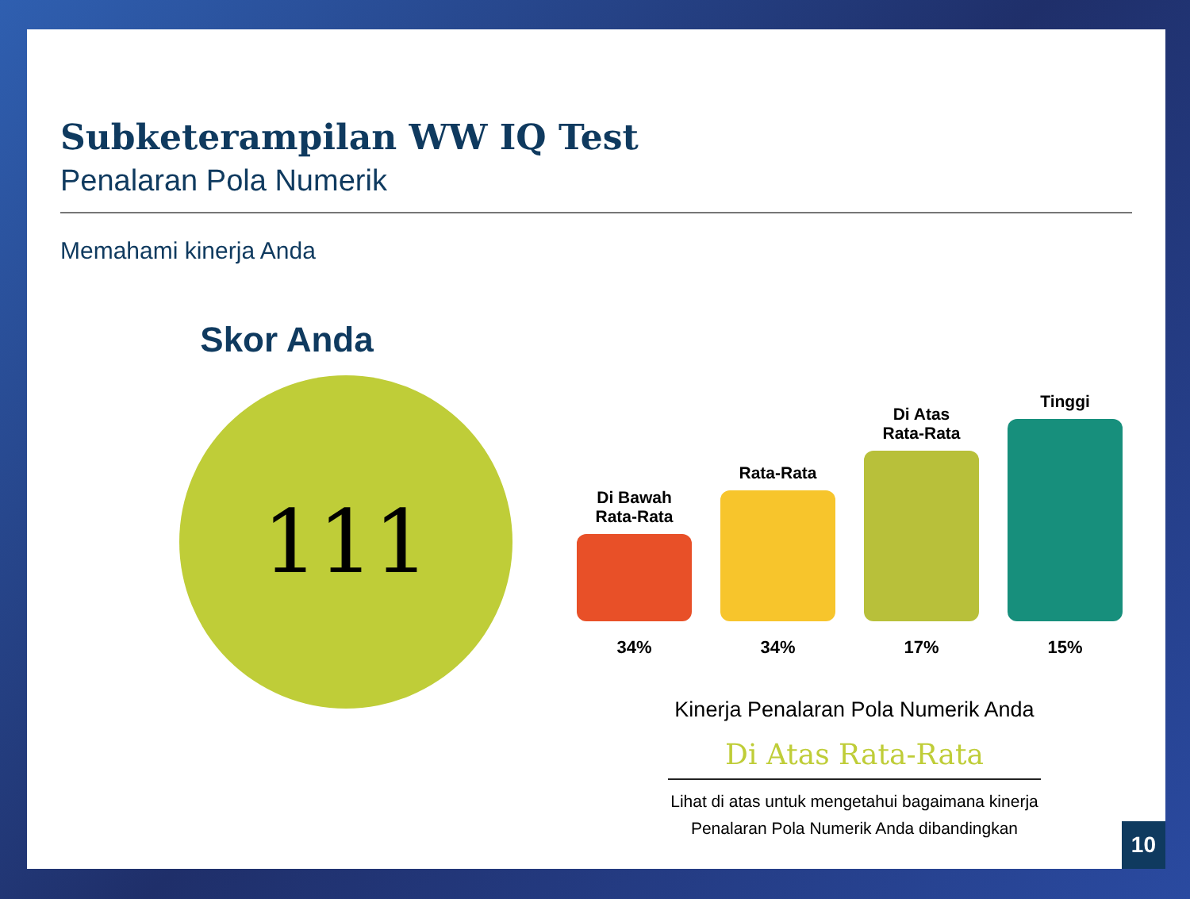Subketerampilan WW IQ Test
Penalaran Pola Numerik
Memahami kinerja Anda
Skor Anda
111
Di Bawah
Rata-Rata
Rata-Rata
Di Atas
Rata-Rata
Tinggi
34% 34% 17% 15%
Kinerja Penalaran Pola Numerik Anda
Di Atas Rata-Rata
Lihat di atas untuk mengetahui bagaimana kinerja
Penalaran Pola Numerik Anda dibandingkan
10